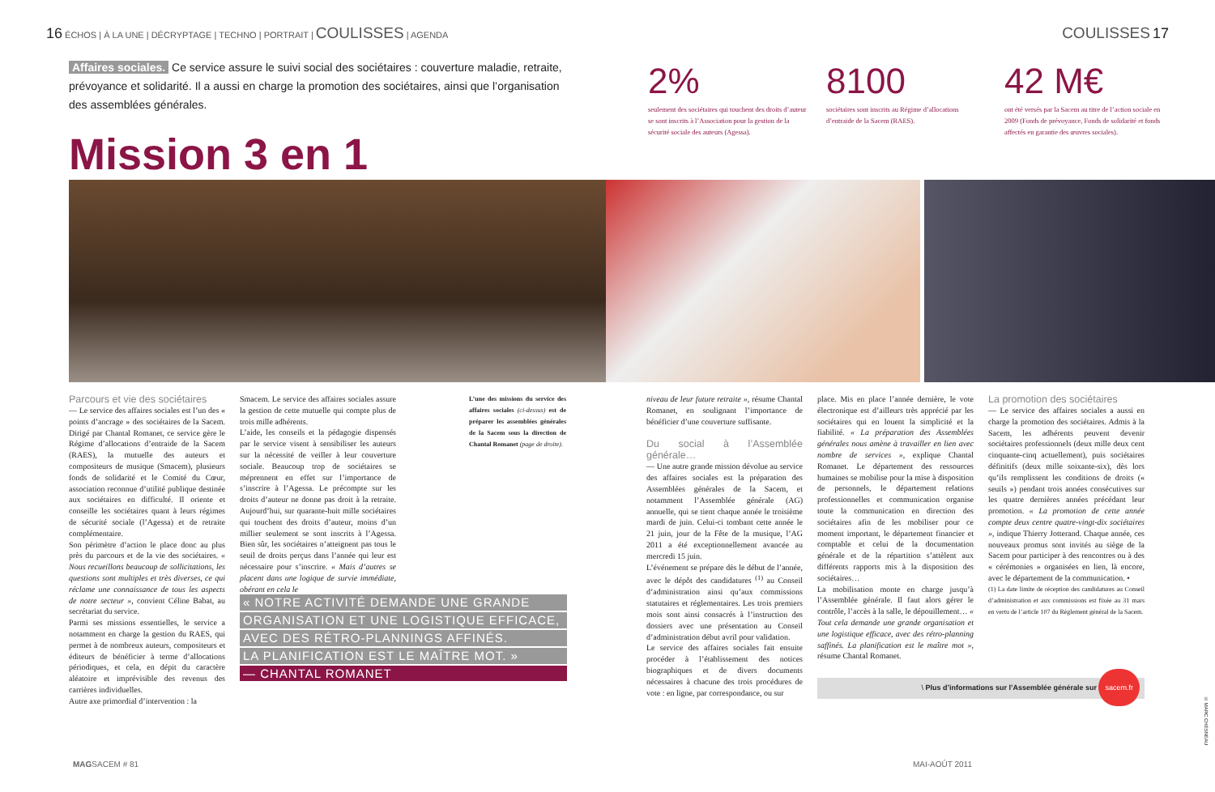16 ÉCHOS | À LA UNE | DÉCRYPTAGE | TECHNO | PORTRAIT | COULISSES | AGENDA
COULISSES 17
Affaires sociales. Ce service assure le suivi social des sociétaires : couverture maladie, retraite, prévoyance et solidarité. Il a aussi en charge la promotion des sociétaires, ainsi que l’organisation des assemblées générales.
Mission 3 en 1
2%
seulement des sociétaires qui touchent des droits d’auteur se sont inscrits à l’Association pour la gestion de la sécurité sociale des auteurs (Agessa).
8100
sociétaires sont inscrits au Régime d’allocations d’entraide de la Sacem (RAES).
42 M€
ont été versés par la Sacem au titre de l’action sociale en 2009 (Fonds de prévoyance, Fonds de solidarité et fonds affectés en garantie des œuvres sociales).
Parcours et vie des sociétaires
— Le service des affaires sociales est l’un des « points d’ancrage » des sociétaires de la Sacem. Dirigé par Chantal Romanet, ce service gère le Régime d’allocations d’entraide de la Sacem (RAES), la mutuelle des auteurs et compositeurs de musique (Smacem), plusieurs fonds de solidarité et le Comité du Cœur, association reconnue d’utilité publique destinée aux sociétaires en difficulté. Il oriente et conseille les sociétaires quant à leurs régimes de sécurité sociale (l’Agessa) et de retraite complémentaire.
Son périmètre d’action le place donc au plus près du parcours et de la vie des sociétaires. « Nous recueillons beaucoup de sollicitations, les questions sont multiples et très diverses, ce qui réclame une connaissance de tous les aspects de notre secteur », convient Céline Babat, au secrétariat du service.
Parmi ses missions essentielles, le service a notamment en charge la gestion du RAES, qui permet à de nombreux auteurs, compositeurs et éditeurs de bénéficier à terme d’allocations périodiques, et cela, en dépit du caractère aléatoire et imprévisible des revenus des carrières individuelles.
Autre axe primordial d’intervention : la
Smacem. Le service des affaires sociales assure la gestion de cette mutuelle qui compte plus de trois mille adhérents.
L’aide, les conseils et la pédagogie dispensés par le service visent à sensibiliser les auteurs sur la nécessité de veiller à leur couverture sociale. Beaucoup trop de sociétaires se méprennent en effet sur l’importance de s’inscrire à l’Agessa. Le précompte sur les droits d’auteur ne donne pas droit à la retraite. Aujourd’hui, sur quarante-huit mille sociétaires qui touchent des droits d’auteur, moins d’un millier seulement se sont inscrits à l’Agessa. Bien sûr, les sociétaires n’atteignent pas tous le seuil de droits perçus dans l’année qui leur est nécessaire pour s’inscrire. « Mais d’autres se placent dans une logique de survie immédiate, obérant en cela le
L’une des missions du service des affaires sociales (ci-dessus) est de préparer les assemblées générales de la Sacem sous la direction de Chantal Romanet (page de droite).
« NOTRE ACTIVITÉ DEMANDE UNE GRANDE
ORGANISATION ET UNE LOGISTIQUE EFFICACE,
AVEC DES RÉTRO-PLANNINGS AFFINÉS.
LA PLANIFICATION EST LE MAÎTRE MOT. »
— CHANTAL ROMANET
niveau de leur future retraite », résume Chantal Romanet, en soulignant l’importance de bénéficier d’une couverture suffisante.
Du social à l’Assemblée générale…
— Une autre grande mission dévolue au service des affaires sociales est la préparation des Assemblées générales de la Sacem, et notamment l’Assemblée générale (AG) annuelle, qui se tient chaque année le troisième mardi de juin. Celui-ci tombant cette année le 21 juin, jour de la Fête de la musique, l’AG 2011 a été exceptionnellement avancée au mercredi 15 juin.
L’événement se prépare dès le début de l’année, avec le dépôt des candidatures <sup>(1)</sup> au Conseil d’administration ainsi qu’aux commissions statutaires et réglementaires. Les trois premiers mois sont ainsi consacrés à l’instruction des dossiers avec une présentation au Conseil d’administration début avril pour validation.
Le service des affaires sociales fait ensuite procéder à l’établissement des notices biographiques et de divers documents nécessaires à chacune des trois procédures de vote : en ligne, par correspondance, ou sur
place. Mis en place l’année dernière, le vote électronique est d’ailleurs très apprécié par les sociétaires qui en louent la simplicité et la fiabilité. « La préparation des Assemblées générales nous amène à travailler en lien avec nombre de services », explique Chantal Romanet. Le département des ressources humaines se mobilise pour la mise à disposition de personnels, le département relations professionnelles et communication organise toute la communication en direction des sociétaires afin de les mobiliser pour ce moment important, le département financier et comptable et celui de la documentation générale et de la répartition s’attèlent aux différents rapports mis à la disposition des sociétaires…
La mobilisation monte en charge jusqu’à l’Assemblée générale. Il faut alors gérer le contrôle, l’accès à la salle, le dépouillement… « Tout cela demande une grande organisation et une logistique efficace, avec des rétro-planning saffinés. La planification est le maître mot », résume Chantal Romanet.
La promotion des sociétaires
— Le service des affaires sociales a aussi en charge la promotion des sociétaires. Admis à la Sacem, les adhérents peuvent devenir sociétaires professionnels (deux mille deux cent cinquante-cinq actuellement), puis sociétaires définitifs (deux mille soixante-six), dès lors qu’ils remplissent les conditions de droits (« seuils ») pendant trois années consécutives sur les quatre dernières années précédant leur promotion. « La promotion de cette année compte deux centre quatre-vingt-dix sociétaires », indique Thierry Jotterand. Chaque année, ces nouveaux promus sont invités au siège de la Sacem pour participer à des rencontres ou à des « cérémonies » organisées en lien, là encore, avec le département de la communication. •
(1) La date limite de réception des candidatures au Conseil d’administration et aux commissions est fixée au 31 mars en vertu de l’article 107 du Règlement général de la Sacem.
\ Plus d’informations sur l’Assemblée générale sur sacem.fr
MAGSACEM # 81 MAI-AOÛT 2011
© MARC CHESNEAU